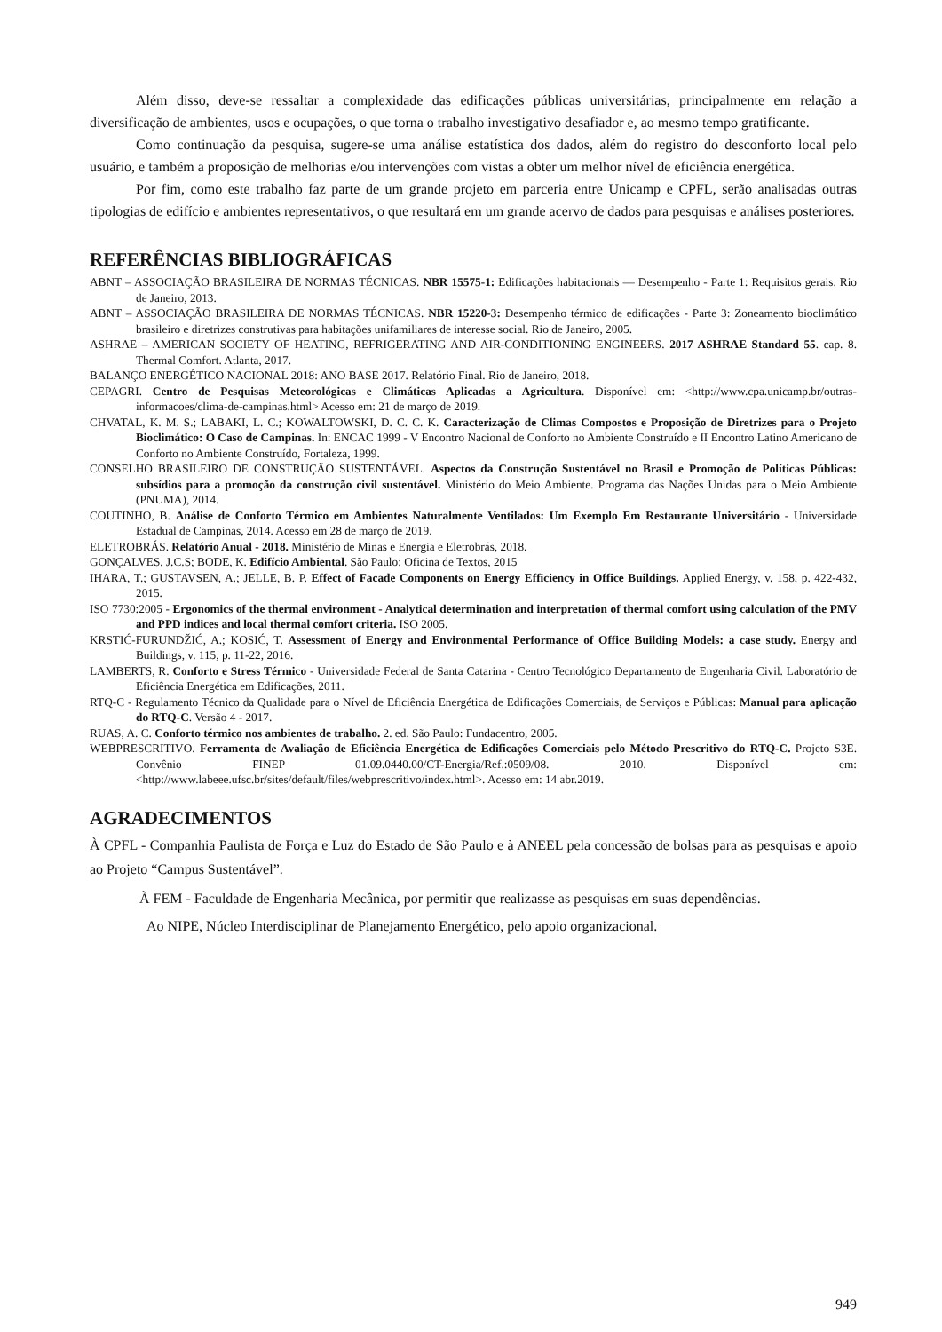Além disso, deve-se ressaltar a complexidade das edificações públicas universitárias, principalmente em relação a diversificação de ambientes, usos e ocupações, o que torna o trabalho investigativo desafiador e, ao mesmo tempo gratificante.
Como continuação da pesquisa, sugere-se uma análise estatística dos dados, além do registro do desconforto local pelo usuário, e também a proposição de melhorias e/ou intervenções com vistas a obter um melhor nível de eficiência energética.
Por fim, como este trabalho faz parte de um grande projeto em parceria entre Unicamp e CPFL, serão analisadas outras tipologias de edifício e ambientes representativos, o que resultará em um grande acervo de dados para pesquisas e análises posteriores.
REFERÊNCIAS BIBLIOGRÁFICAS
ABNT – ASSOCIAÇÃO BRASILEIRA DE NORMAS TÉCNICAS. NBR 15575-1: Edificações habitacionais — Desempenho - Parte 1: Requisitos gerais. Rio de Janeiro, 2013.
ABNT – ASSOCIAÇÃO BRASILEIRA DE NORMAS TÉCNICAS. NBR 15220-3: Desempenho térmico de edificações - Parte 3: Zoneamento bioclimático brasileiro e diretrizes construtivas para habitações unifamiliares de interesse social. Rio de Janeiro, 2005.
ASHRAE – AMERICAN SOCIETY OF HEATING, REFRIGERATING AND AIR-CONDITIONING ENGINEERS. 2017 ASHRAE Standard 55. cap. 8. Thermal Comfort. Atlanta, 2017.
BALANÇO ENERGÉTICO NACIONAL 2018: ANO BASE 2017. Relatório Final. Rio de Janeiro, 2018.
CEPAGRI. Centro de Pesquisas Meteorológicas e Climáticas Aplicadas a Agricultura. Disponível em: <http://www.cpa.unicamp.br/outras-informacoes/clima-de-campinas.html> Acesso em: 21 de março de 2019.
CHVATAL, K. M. S.; LABAKI, L. C.; KOWALTOWSKI, D. C. C. K. Caracterização de Climas Compostos e Proposição de Diretrizes para o Projeto Bioclimático: O Caso de Campinas. In: ENCAC 1999 - V Encontro Nacional de Conforto no Ambiente Construído e II Encontro Latino Americano de Conforto no Ambiente Construído, Fortaleza, 1999.
CONSELHO BRASILEIRO DE CONSTRUÇÃO SUSTENTÁVEL. Aspectos da Construção Sustentável no Brasil e Promoção de Políticas Públicas: subsídios para a promoção da construção civil sustentável. Ministério do Meio Ambiente. Programa das Nações Unidas para o Meio Ambiente (PNUMA), 2014.
COUTINHO, B. Análise de Conforto Térmico em Ambientes Naturalmente Ventilados: Um Exemplo Em Restaurante Universitário - Universidade Estadual de Campinas, 2014. Acesso em 28 de março de 2019.
ELETROBRÁS. Relatório Anual - 2018. Ministério de Minas e Energia e Eletrobrás, 2018.
GONÇALVES, J.C.S; BODE, K. Edifício Ambiental. São Paulo: Oficina de Textos, 2015
IHARA, T.; GUSTAVSEN, A.; JELLE, B. P. Effect of Facade Components on Energy Efficiency in Office Buildings. Applied Energy, v. 158, p. 422-432, 2015.
ISO 7730:2005 - Ergonomics of the thermal environment - Analytical determination and interpretation of thermal comfort using calculation of the PMV and PPD indices and local thermal comfort criteria. ISO 2005.
KRSTIĆ-FURUNDŽIĆ, A.; KOSIĆ, T. Assessment of Energy and Environmental Performance of Office Building Models: a case study. Energy and Buildings, v. 115, p. 11-22, 2016.
LAMBERTS, R. Conforto e Stress Térmico - Universidade Federal de Santa Catarina - Centro Tecnológico Departamento de Engenharia Civil. Laboratório de Eficiência Energética em Edificações, 2011.
RTQ-C - Regulamento Técnico da Qualidade para o Nível de Eficiência Energética de Edificações Comerciais, de Serviços e Públicas: Manual para aplicação do RTQ-C. Versão 4 - 2017.
RUAS, A. C. Conforto térmico nos ambientes de trabalho. 2. ed. São Paulo: Fundacentro, 2005.
WEBPRESCRITIVO. Ferramenta de Avaliação de Eficiência Energética de Edificações Comerciais pelo Método Prescritivo do RTQ-C. Projeto S3E. Convênio FINEP 01.09.0440.00/CT-Energia/Ref.:0509/08. 2010. Disponível em: <http://www.labeee.ufsc.br/sites/default/files/webprescritivo/index.html>. Acesso em: 14 abr.2019.
AGRADECIMENTOS
À CPFL - Companhia Paulista de Força e Luz do Estado de São Paulo e à ANEEL pela concessão de bolsas para as pesquisas e apoio ao Projeto “Campus Sustentável”.
À FEM - Faculdade de Engenharia Mecânica, por permitir que realizasse as pesquisas em suas dependências.
Ao NIPE, Núcleo Interdisciplinar de Planejamento Energético, pelo apoio organizacional.
949